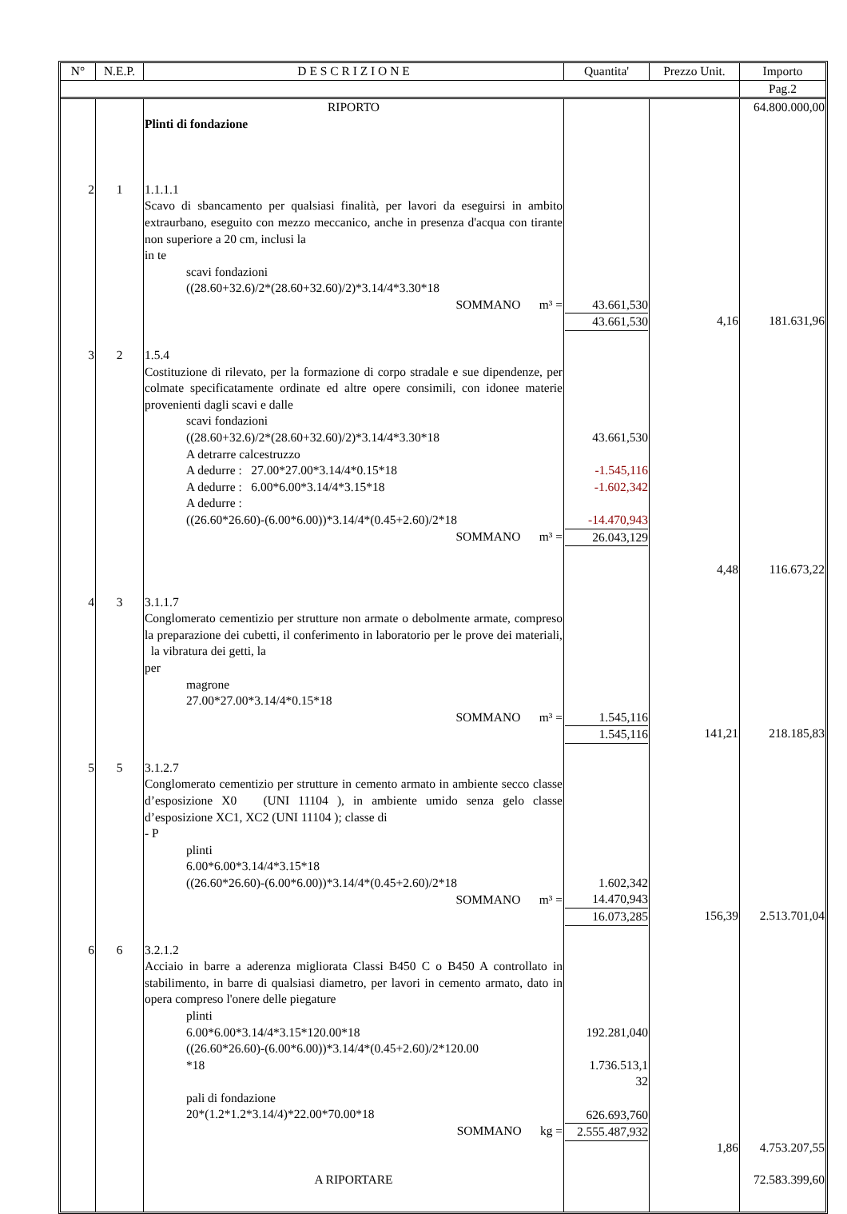| | | | | | Pag.2 |
| N° | N.E.P. | D E S C R I Z I O N E | Quantita' | Prezzo Unit. | Importo |
| | | RIPORTO | | | 64.800.000,00 |
| | | Plinti di fondazione | | | |
| 2 | 1 | 1.1.1.1 Scavo di sbancamento per qualsiasi finalità, per lavori da eseguirsi in ambito extraurbano, eseguito con mezzo meccanico, anche in presenza d'acqua con tirante non superiore a 20 cm, inclusi la in te scavi fondazioni ((28.60+32.6)/2*(28.60+32.60)/2)*3.14/4*3.30*18 SOMMANO m³ = | 43.661,530 43.661,530 | 4,16 | 181.631,96 |
| 3 | 2 | 1.5.4 Costituzione di rilevato, per la formazione di corpo stradale e sue dipendenze, per colmate specificatamente ordinate ed altre opere consimili, con idonee materie provenienti dagli scavi e dalle scavi fondazioni ((28.60+32.6)/2*(28.60+32.60)/2)*3.14/4*3.30*18 A detrarre calcestruzzo A dedurre : 27.00*27.00*3.14/4*0.15*18 A dedurre : 6.00*6.00*3.14/4*3.15*18 A dedurre : ((26.60*26.60)-(6.00*6.00))*3.14/4*(0.45+2.60)/2*18 SOMMANO m³ = | 43.661,530 -1.545,116 -1.602,342 -14.470,943 26.043,129 | 4,48 | 116.673,22 |
| 4 | 3 | 3.1.1.7 Conglomerato cementizio per strutture non armate o debolmente armate, compreso la preparazione dei cubetti, il conferimento in laboratorio per le prove dei materiali, la vibratura dei getti, la per magrone 27.00*27.00*3.14/4*0.15*18 SOMMANO m³ = | 1.545,116 1.545,116 | 141,21 | 218.185,83 |
| 5 | 5 | 3.1.2.7 Conglomerato cementizio per strutture in cemento armato in ambiente secco classe d’esposizione X0 (UNI 11104 ), in ambiente umido senza gelo classe d’esposizione XC1, XC2 (UNI 11104 ); classe di - P plinti 6.00*6.00*3.14/4*3.15*18 ((26.60*26.60)-(6.00*6.00))*3.14/4*(0.45+2.60)/2*18 SOMMANO m³ = | 1.602,342 14.470,943 16.073,285 | 156,39 | 2.513.701,04 |
| 6 | 6 | 3.2.1.2 Acciaio in barre a aderenza migliorata Classi B450 C o B450 A controllato in stabilimento, in barre di qualsiasi diametro, per lavori in cemento armato, dato in opera compreso l'onere delle piegature plinti 6.00*6.00*3.14/4*3.15*120.00*18 ((26.60*26.60)-(6.00*6.00))*3.14/4*(0.45+2.60)/2*120.00 *18 pali di fondazione 20*(1.2*1.2*3.14/4)*22.00*70.00*18 SOMMANO kg = | 192.281,040 1.736.513,1 32 626.693,760 2.555.487,932 | 1,86 | 4.753.207,55 |
| | | A RIPORTARE | | | 72.583.399,60 |